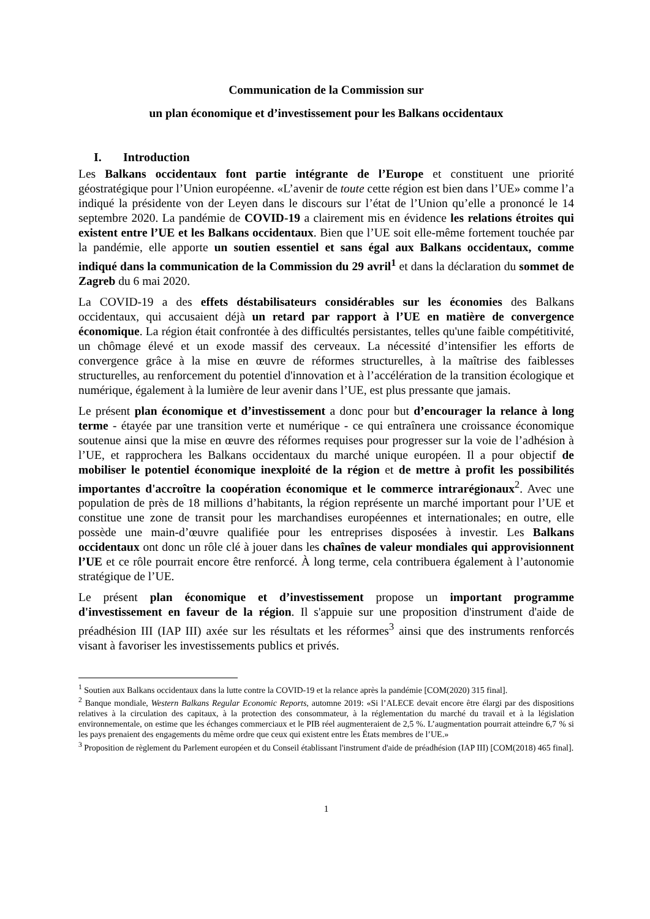Communication de la Commission sur
un plan économique et d’investissement pour les Balkans occidentaux
I. Introduction
Les Balkans occidentaux font partie intégrante de l’Europe et constituent une priorité géostratégique pour l’Union européenne. «L’avenir de toute cette région est bien dans l’UE» comme l’a indiqué la présidente von der Leyen dans le discours sur l’état de l’Union qu’elle a prononcé le 14 septembre 2020. La pandémie de COVID-19 a clairement mis en évidence les relations étroites qui existent entre l’UE et les Balkans occidentaux. Bien que l’UE soit elle-même fortement touchée par la pandémie, elle apporte un soutien essentiel et sans égal aux Balkans occidentaux, comme indiqué dans la communication de la Commission du 29 avril<sup>1</sup> et dans la déclaration du sommet de Zagreb du 6 mai 2020.
La COVID-19 a des effets déstabilisateurs considérables sur les économies des Balkans occidentaux, qui accusaient déjà un retard par rapport à l’UE en matière de convergence économique. La région était confrontée à des difficultés persistantes, telles qu'une faible compétitivité, un chômage élevé et un exode massif des cerveaux. La nécessité d’intensifier les efforts de convergence grâce à la mise en œuvre de réformes structurelles, à la maîtrise des faiblesses structurelles, au renforcement du potentiel d'innovation et à l’accélération de la transition écologique et numérique, également à la lumière de leur avenir dans l’UE, est plus pressante que jamais.
Le présent plan économique et d’investissement a donc pour but d’encourager la relance à long terme - étayée par une transition verte et numérique - ce qui entraînera une croissance économique soutenue ainsi que la mise en œuvre des réformes requises pour progresser sur la voie de l’adhésion à l’UE, et rapprochera les Balkans occidentaux du marché unique européen. Il a pour objectif de mobiliser le potentiel économique inexploité de la région et de mettre à profit les possibilités importantes d'accroître la coopération économique et le commerce intrarégionaux<sup>2</sup>. Avec une population de près de 18 millions d’habitants, la région représente un marché important pour l’UE et constitue une zone de transit pour les marchandises européennes et internationales; en outre, elle possède une main-d’œuvre qualifiée pour les entreprises disposées à investir. Les Balkans occidentaux ont donc un rôle clé à jouer dans les chaînes de valeur mondiales qui approvisionnent l’UE et ce rôle pourrait encore être renforcé. À long terme, cela contribuera également à l’autonomie stratégique de l’UE.
Le présent plan économique et d’investissement propose un important programme d'investissement en faveur de la région. Il s'appuie sur une proposition d'instrument d'aide de préadhésion III (IAP III) axée sur les résultats et les réformes<sup>3</sup> ainsi que des instruments renforcés visant à favoriser les investissements publics et privés.
<sup>1</sup> Soutien aux Balkans occidentaux dans la lutte contre la COVID-19 et la relance après la pandémie [COM(2020) 315 final].
<sup>2</sup> Banque mondiale, Western Balkans Regular Economic Reports, automne 2019: «Si l’ALECE devait encore être élargi par des dispositions relatives à la circulation des capitaux, à la protection des consommateur, à la réglementation du marché du travail et à la législation environnementale, on estime que les échanges commerciaux et le PIB réel augmenteraient de 2,5 %. L’augmentation pourrait atteindre 6,7 % si les pays prenaient des engagements du même ordre que ceux qui existent entre les États membres de l’UE.»
<sup>3</sup> Proposition de règlement du Parlement européen et du Conseil établissant l'instrument d'aide de préadhésion (IAP III) [COM(2018) 465 final].
1